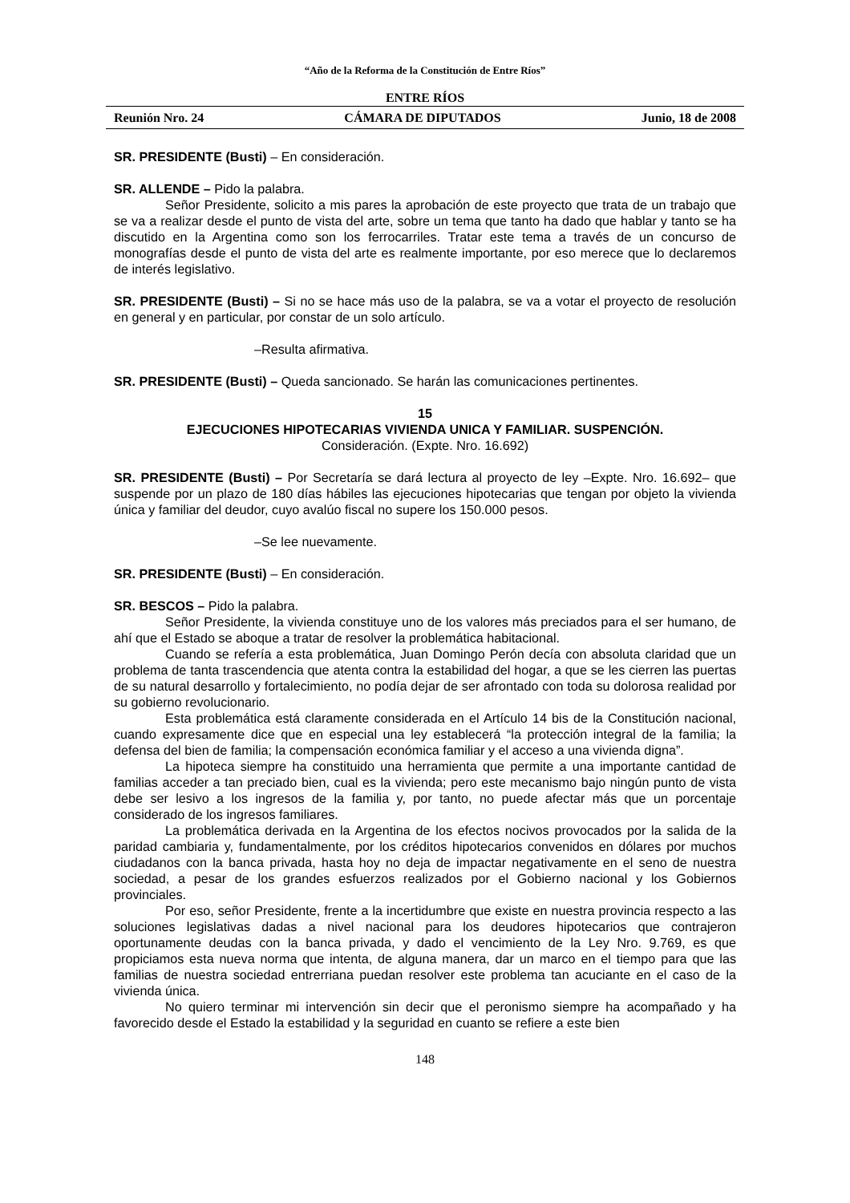“Año de la Reforma de la Constitución de Entre Ríos”
ENTRE RÍOS
Reunión Nro. 24 CÁMARA DE DIPUTADOS Junio, 18 de 2008
SR. PRESIDENTE (Busti) – En consideración.
SR. ALLENDE – Pido la palabra.
Señor Presidente, solicito a mis pares la aprobación de este proyecto que trata de un trabajo que se va a realizar desde el punto de vista del arte, sobre un tema que tanto ha dado que hablar y tanto se ha discutido en la Argentina como son los ferrocarriles. Tratar este tema a través de un concurso de monografías desde el punto de vista del arte es realmente importante, por eso merece que lo declaremos de interés legislativo.
SR. PRESIDENTE (Busti) – Si no se hace más uso de la palabra, se va a votar el proyecto de resolución en general y en particular, por constar de un solo artículo.
–Resulta afirmativa.
SR. PRESIDENTE (Busti) – Queda sancionado. Se harán las comunicaciones pertinentes.
15
EJECUCIONES HIPOTECARIAS VIVIENDA UNICA Y FAMILIAR. SUSPENCIÓN.
Consideración. (Expte. Nro. 16.692)
SR. PRESIDENTE (Busti) – Por Secretaría se dará lectura al proyecto de ley –Expte. Nro. 16.692– que suspende por un plazo de 180 días hábiles las ejecuciones hipotecarias que tengan por objeto la vivienda única y familiar del deudor, cuyo avalúo fiscal no supere los 150.000 pesos.
–Se lee nuevamente.
SR. PRESIDENTE (Busti) – En consideración.
SR. BESCOS – Pido la palabra.
Señor Presidente, la vivienda constituye uno de los valores más preciados para el ser humano, de ahí que el Estado se aboque a tratar de resolver la problemática habitacional.
Cuando se refería a esta problemática, Juan Domingo Perón decía con absoluta claridad que un problema de tanta trascendencia que atenta contra la estabilidad del hogar, a que se les cierren las puertas de su natural desarrollo y fortalecimiento, no podía dejar de ser afrontado con toda su dolorosa realidad por su gobierno revolucionario.
Esta problemática está claramente considerada en el Artículo 14 bis de la Constitución nacional, cuando expresamente dice que en especial una ley establecerá “la protección integral de la familia; la defensa del bien de familia; la compensación económica familiar y el acceso a una vivienda digna”.
La hipoteca siempre ha constituido una herramienta que permite a una importante cantidad de familias acceder a tan preciado bien, cual es la vivienda; pero este mecanismo bajo ningún punto de vista debe ser lesivo a los ingresos de la familia y, por tanto, no puede afectar más que un porcentaje considerado de los ingresos familiares.
La problemática derivada en la Argentina de los efectos nocivos provocados por la salida de la paridad cambiaria y, fundamentalmente, por los créditos hipotecarios convenidos en dólares por muchos ciudadanos con la banca privada, hasta hoy no deja de impactar negativamente en el seno de nuestra sociedad, a pesar de los grandes esfuerzos realizados por el Gobierno nacional y los Gobiernos provinciales.
Por eso, señor Presidente, frente a la incertidumbre que existe en nuestra provincia respecto a las soluciones legislativas dadas a nivel nacional para los deudores hipotecarios que contrajeron oportunamente deudas con la banca privada, y dado el vencimiento de la Ley Nro. 9.769, es que propiciamos esta nueva norma que intenta, de alguna manera, dar un marco en el tiempo para que las familias de nuestra sociedad entrerriana puedan resolver este problema tan acuciante en el caso de la vivienda única.
No quiero terminar mi intervención sin decir que el peronismo siempre ha acompañado y ha favorecido desde el Estado la estabilidad y la seguridad en cuanto se refiere a este bien
148